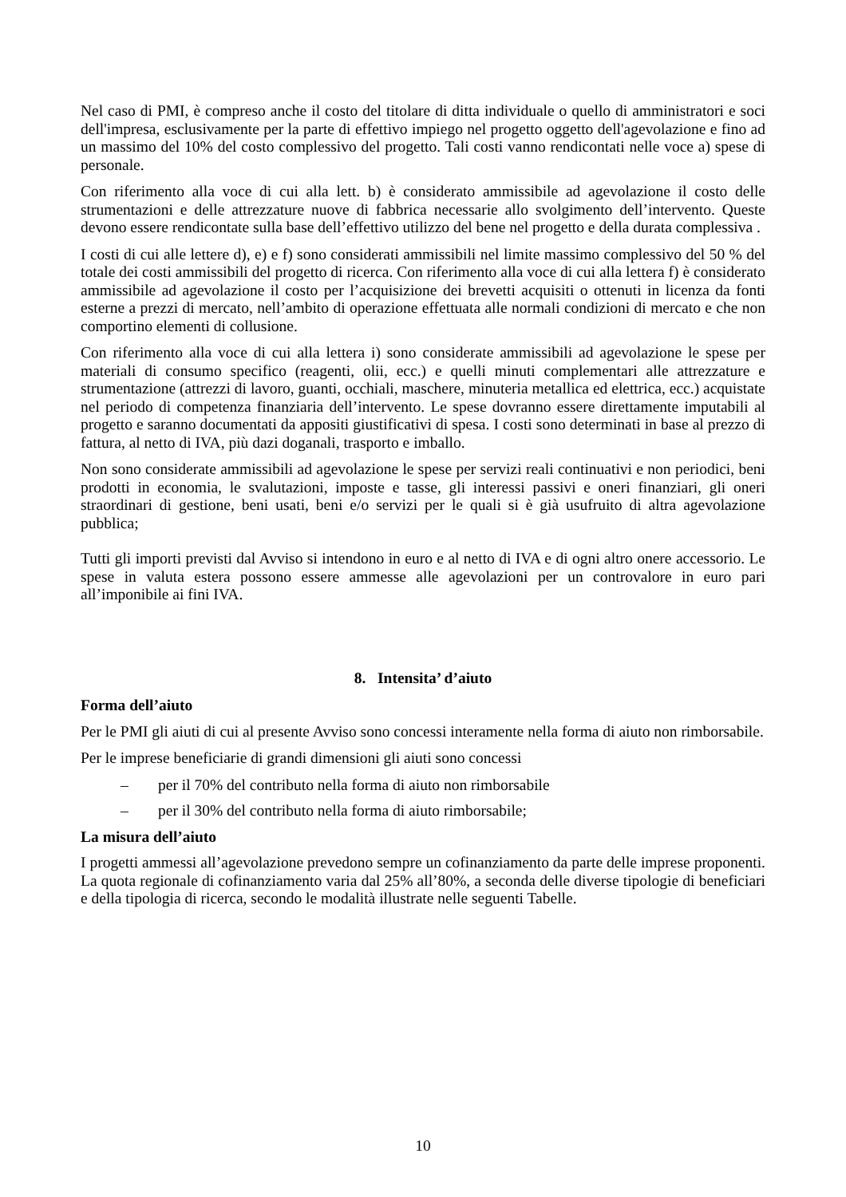Nel caso di PMI, è compreso anche il costo del titolare di ditta individuale o quello di amministratori e soci dell'impresa, esclusivamente per la parte di effettivo impiego nel progetto oggetto dell'agevolazione e fino ad un massimo del 10% del costo complessivo del progetto. Tali costi vanno rendicontati nelle voce a) spese di personale.
Con riferimento alla voce di cui alla lett. b) è considerato ammissibile ad agevolazione il costo delle strumentazioni e delle attrezzature nuove di fabbrica necessarie allo svolgimento dell’intervento. Queste devono essere rendicontate sulla base dell’effettivo utilizzo del bene nel progetto e della durata complessiva .
I costi di cui alle lettere d), e) e f) sono considerati ammissibili nel limite massimo complessivo del 50 % del totale dei costi ammissibili del progetto di ricerca. Con riferimento alla voce di cui alla lettera f) è considerato ammissibile ad agevolazione il costo per l’acquisizione dei brevetti acquisiti o ottenuti in licenza da fonti esterne a prezzi di mercato, nell’ambito di operazione effettuata alle normali condizioni di mercato e che non comportino elementi di collusione.
Con riferimento alla voce di cui alla lettera i) sono considerate ammissibili ad agevolazione le spese per materiali di consumo specifico (reagenti, olii, ecc.) e quelli minuti complementari alle attrezzature e strumentazione (attrezzi di lavoro, guanti, occhiali, maschere, minuteria metallica ed elettrica, ecc.) acquistate nel periodo di competenza finanziaria dell’intervento. Le spese dovranno essere direttamente imputabili al progetto e saranno documentati da appositi giustificativi di spesa. I costi sono determinati in base al prezzo di fattura, al netto di IVA, più dazi doganali, trasporto e imballo.
Non sono considerate ammissibili ad agevolazione le spese per servizi reali continuativi e non periodici, beni prodotti in economia, le svalutazioni, imposte e tasse, gli interessi passivi e oneri finanziari, gli oneri straordinari di gestione, beni usati, beni e/o servizi per le quali si è già usufruito di altra agevolazione pubblica;
Tutti gli importi previsti dal Avviso si intendono in euro e al netto di IVA e di ogni altro onere accessorio. Le spese in valuta estera possono essere ammesse alle agevolazioni per un controvalore in euro pari all’imponibile ai fini IVA.
8. Intensita’ d’aiuto
Forma dell’aiuto
Per le PMI gli aiuti di cui al presente Avviso sono concessi interamente nella forma di aiuto non rimborsabile.
Per le imprese beneficiarie di grandi dimensioni gli aiuti sono concessi
– per il 70% del contributo nella forma di aiuto non rimborsabile
– per il 30% del contributo nella forma di aiuto rimborsabile;
La misura dell’aiuto
I progetti ammessi all’agevolazione prevedono sempre un cofinanziamento da parte delle imprese proponenti. La quota regionale di cofinanziamento varia dal 25% all’80%, a seconda delle diverse tipologie di beneficiari e della tipologia di ricerca, secondo le modalità illustrate nelle seguenti Tabelle.
10